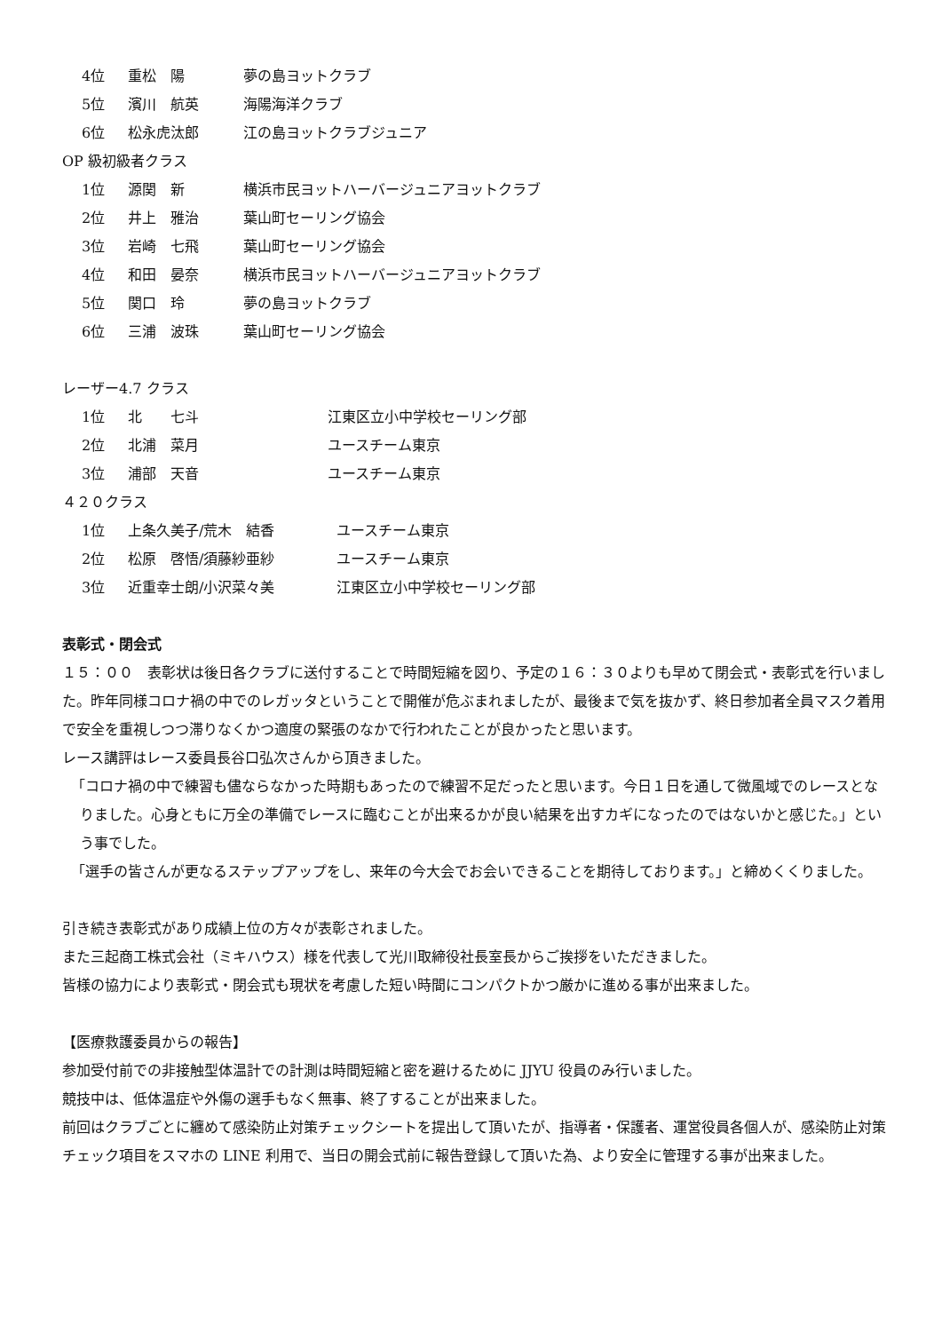4位 重松　陽 夢の島ヨットクラブ
5位 濱川　航英 海陽海洋クラブ
6位 松永虎汰郎 江の島ヨットクラブジュニア
OP 級初級者クラス
1位 源関　新 横浜市民ヨットハーバージュニアヨットクラブ
2位 井上　雅治 葉山町セーリング協会
3位 岩崎　七飛 葉山町セーリング協会
4位 和田　晏奈 横浜市民ヨットハーバージュニアヨットクラブ
5位 関口　玲 夢の島ヨットクラブ
6位 三浦　波珠 葉山町セーリング協会
レーザー4.7 クラス
1位 北　　七斗 江東区立小中学校セーリング部
2位 北浦　菜月 ユースチーム東京
3位 浦部　天音 ユースチーム東京
４２０クラス
1位 上条久美子/荒木　結香 ユースチーム東京
2位 松原　啓悟/須藤紗亜紗 ユースチーム東京
3位 近重幸士朗/小沢菜々美 江東区立小中学校セーリング部
表彰式・閉会式
１５：００　表彰状は後日各クラブに送付することで時間短縮を図り、予定の１６：３０よりも早めて閉会式・表彰式を行いました。昨年同様コロナ禍の中でのレガッタということで開催が危ぶまれましたが、最後まで気を抜かず、終日参加者全員マスク着用で安全を重視しつつ滞りなくかつ適度の緊張のなかで行われたことが良かったと思います。
レース講評はレース委員長谷口弘次さんから頂きました。
「コロナ禍の中で練習も儘ならなかった時期もあったので練習不足だったと思います。今日１日を通して微風域でのレースとなりました。心身ともに万全の準備でレースに臨むことが出来るかが良い結果を出すカギになったのではないかと感じた。」という事でした。
「選手の皆さんが更なるステップアップをし、来年の今大会でお会いできることを期待しております。」と締めくくりました。
引き続き表彰式があり成績上位の方々が表彰されました。
また三起商工株式会社（ミキハウス）様を代表して光川取締役社長室長からご挨拶をいただきました。
皆様の協力により表彰式・閉会式も現状を考慮した短い時間にコンパクトかつ厳かに進める事が出来ました。
【医療救護委員からの報告】
参加受付前での非接触型体温計での計測は時間短縮と密を避けるために JJYU 役員のみ行いました。
競技中は、低体温症や外傷の選手もなく無事、終了することが出来ました。
前回はクラブごとに纏めて感染防止対策チェックシートを提出して頂いたが、指導者・保護者、運営役員各個人が、感染防止対策チェック項目をスマホの LINE 利用で、当日の開会式前に報告登録して頂いた為、より安全に管理する事が出来ました。